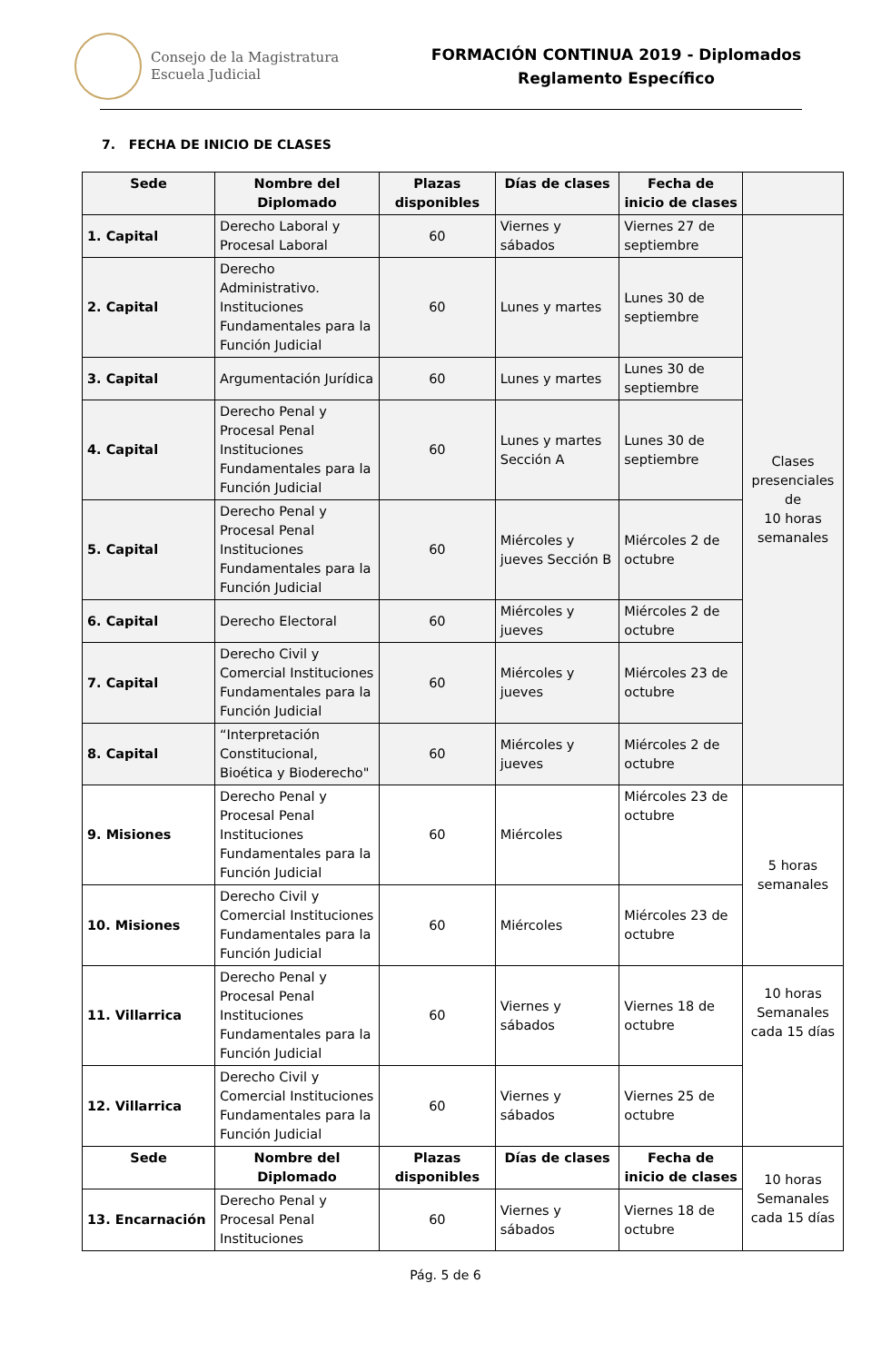Consejo de la Magistratura
Escuela Judicial
FORMACIÓN CONTINUA 2019 - Diplomados
Reglamento Específico
7. FECHA DE INICIO DE CLASES
| Sede | Nombre del Diplomado | Plazas disponibles | Días de clases | Fecha de inicio de clases | |
| --- | --- | --- | --- | --- | --- |
| 1. Capital | Derecho Laboral y Procesal Laboral | 60 | Viernes y sábados | Viernes 27 de septiembre | Clases presenciales de 10 horas semanales |
| 2. Capital | Derecho Administrativo. Instituciones Fundamentales para la Función Judicial | 60 | Lunes y martes | Lunes 30 de septiembre | |
| 3. Capital | Argumentación Jurídica | 60 | Lunes y martes | Lunes 30 de septiembre | |
| 4. Capital | Derecho Penal y Procesal Penal Instituciones Fundamentales para la Función Judicial | 60 | Lunes y martes Sección A | Lunes 30 de septiembre | |
| 5. Capital | Derecho Penal y Procesal Penal Instituciones Fundamentales para la Función Judicial | 60 | Miércoles y jueves Sección B | Miércoles 2 de octubre | |
| 6. Capital | Derecho Electoral | 60 | Miércoles y jueves | Miércoles 2 de octubre | |
| 7. Capital | Derecho Civil y Comercial Instituciones Fundamentales para la Función Judicial | 60 | Miércoles y jueves | Miércoles 23 de octubre | |
| 8. Capital | “Interpretación Constitucional, Bioética y Bioderecho" | 60 | Miércoles y jueves | Miércoles 2 de octubre | |
| 9. Misiones | Derecho Penal y Procesal Penal Instituciones Fundamentales para la Función Judicial | 60 | Miércoles | Miércoles 23 de octubre | 5 horas semanales |
| 10. Misiones | Derecho Civil y Comercial Instituciones Fundamentales para la Función Judicial | 60 | Miércoles | Miércoles 23 de octubre | |
| 11. Villarrica | Derecho Penal y Procesal Penal Instituciones Fundamentales para la Función Judicial | 60 | Viernes y sábados | Viernes 18 de octubre | 10 horas Semanales cada 15 días |
| 12. Villarrica | Derecho Civil y Comercial Instituciones Fundamentales para la Función Judicial | 60 | Viernes y sábados | Viernes 25 de octubre | |
| Sede | Nombre del Diplomado | Plazas disponibles | Días de clases | Fecha de inicio de clases | 10 horas Semanales cada 15 días |
| 13. Encarnación | Derecho Penal y Procesal Penal Instituciones | 60 | Viernes y sábados | Viernes 18 de octubre | |
Pág. 5 de 6